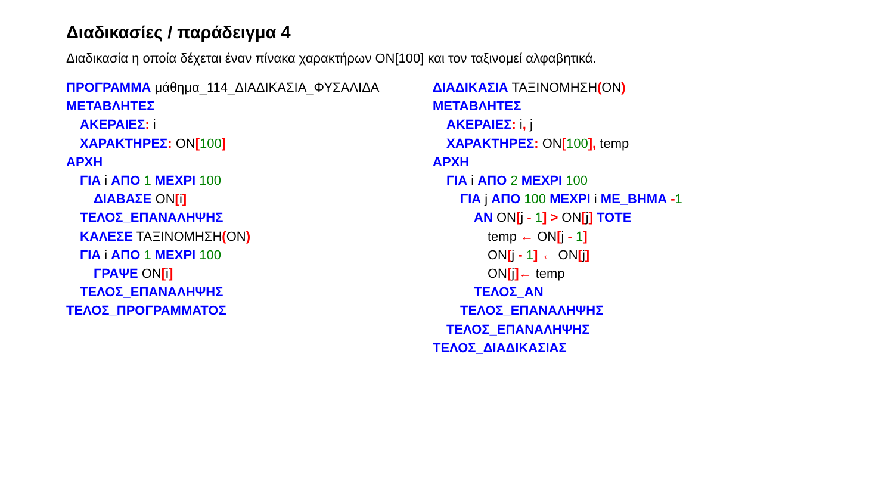Διαδικασίες / παράδειγμα 4
Διαδικασία η οποία δέχεται έναν πίνακα χαρακτήρων ΟΝ[100] και τον ταξινομεί αλφαβητικά.
ΠΡΟΓΡΑΜΜΑ μάθημα_114_ΔΙΑΔΙΚΑΣΙΑ_ΦΥΣΑΛΙΔΑ
ΜΕΤΑΒΛΗΤΕΣ
ΑΚΕΡΑΙΕΣ: i
ΧΑΡΑΚΤΗΡΕΣ: ΟΝ[100]
ΑΡΧΗ
ΓΙΑ i ΑΠΟ 1 ΜΕΧΡΙ 100
ΔΙΑΒΑΣΕ ΟΝ[i]
ΤΕΛΟΣ_ΕΠΑΝΑΛΗΨΗΣ
ΚΑΛΕΣΕ ΤΑΞΙΝΟΜΗΣΗ(ΟΝ)
ΓΙΑ i ΑΠΟ 1 ΜΕΧΡΙ 100
ΓΡΑΨΕ ΟΝ[i]
ΤΕΛΟΣ_ΕΠΑΝΑΛΗΨΗΣ
ΤΕΛΟΣ_ΠΡΟΓΡΑΜΜΑΤΟΣ
ΔΙΑΔΙΚΑΣΙΑ ΤΑΞΙΝΟΜΗΣΗ(ΟΝ)
ΜΕΤΑΒΛΗΤΕΣ
ΑΚΕΡΑΙΕΣ: i, j
ΧΑΡΑΚΤΗΡΕΣ: ΟΝ[100], temp
ΑΡΧΗ
ΓΙΑ i ΑΠΟ 2 ΜΕΧΡΙ 100
ΓΙΑ j ΑΠΟ 100 ΜΕΧΡΙ i ΜΕ_ΒΗΜΑ -1
ΑΝ ΟΝ[j - 1] > ΟΝ[j] ΤΟΤΕ
temp ← ΟΝ[j - 1]
ΟΝ[j - 1] ← ΟΝ[j]
ΟΝ[j]← temp
ΤΕΛΟΣ_ΑΝ
ΤΕΛΟΣ_ΕΠΑΝΑΛΗΨΗΣ
ΤΕΛΟΣ_ΕΠΑΝΑΛΗΨΗΣ
ΤΕΛΟΣ_ΔΙΑΔΙΚΑΣΙΑΣ